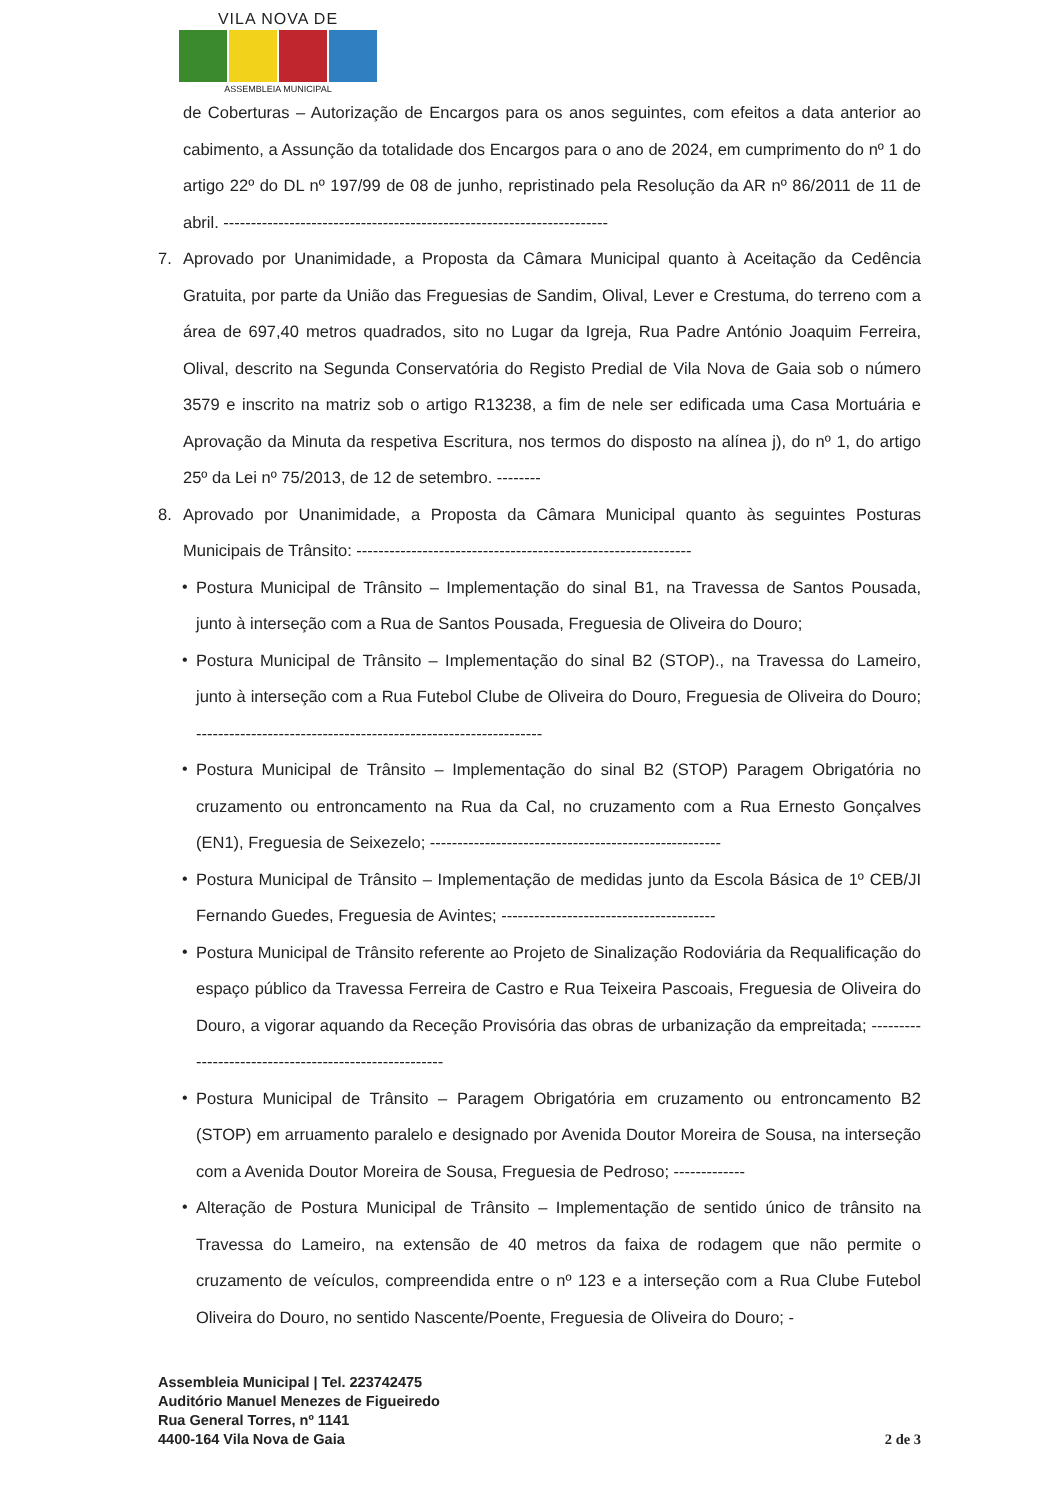VILA NOVA DE
ASSEMBLEIA MUNICIPAL
de Coberturas – Autorização de Encargos para os anos seguintes, com efeitos a data anterior ao cabimento, a Assunção da totalidade dos Encargos para o ano de 2024, em cumprimento do nº 1 do artigo 22º do DL nº 197/99 de 08 de junho, repristinado pela Resolução da AR nº 86/2011 de 11 de abril. ----------------------------------------------------------------------
7. Aprovado por Unanimidade, a Proposta da Câmara Municipal quanto à Aceitação da Cedência Gratuita, por parte da União das Freguesias de Sandim, Olival, Lever e Crestuma, do terreno com a área de 697,40 metros quadrados, sito no Lugar da Igreja, Rua Padre António Joaquim Ferreira, Olival, descrito na Segunda Conservatória do Registo Predial de Vila Nova de Gaia sob o número 3579 e inscrito na matriz sob o artigo R13238, a fim de nele ser edificada uma Casa Mortuária e Aprovação da Minuta da respetiva Escritura, nos termos do disposto na alínea j), do nº 1, do artigo 25º da Lei nº 75/2013, de 12 de setembro. --------
8. Aprovado por Unanimidade, a Proposta da Câmara Municipal quanto às seguintes Posturas Municipais de Trânsito: -------------------------------------------------------------
• Postura Municipal de Trânsito – Implementação do sinal B1, na Travessa de Santos Pousada, junto à interseção com a Rua de Santos Pousada, Freguesia de Oliveira do Douro;
• Postura Municipal de Trânsito – Implementação do sinal B2 (STOP)., na Travessa do Lameiro, junto à interseção com a Rua Futebol Clube de Oliveira do Douro, Freguesia de Oliveira do Douro; ---------------------------------------------------------------
• Postura Municipal de Trânsito – Implementação do sinal B2 (STOP) Paragem Obrigatória no cruzamento ou entroncamento na Rua da Cal, no cruzamento com a Rua Ernesto Gonçalves (EN1), Freguesia de Seixezelo; -----------------------------------------------------
• Postura Municipal de Trânsito – Implementação de medidas junto da Escola Básica de 1º CEB/JI Fernando Guedes, Freguesia de Avintes; ---------------------------------------
• Postura Municipal de Trânsito referente ao Projeto de Sinalização Rodoviária da Requalificação do espaço público da Travessa Ferreira de Castro e Rua Teixeira Pascoais, Freguesia de Oliveira do Douro, a vigorar aquando da Receção Provisória das obras de urbanização da empreitada; ------------------------------------------------------
• Postura Municipal de Trânsito – Paragem Obrigatória em cruzamento ou entroncamento B2 (STOP) em arruamento paralelo e designado por Avenida Doutor Moreira de Sousa, na interseção com a Avenida Doutor Moreira de Sousa, Freguesia de Pedroso; -------------
• Alteração de Postura Municipal de Trânsito – Implementação de sentido único de trânsito na Travessa do Lameiro, na extensão de 40 metros da faixa de rodagem que não permite o cruzamento de veículos, compreendida entre o nº 123 e a interseção com a Rua Clube Futebol Oliveira do Douro, no sentido Nascente/Poente, Freguesia de Oliveira do Douro; -
Assembleia Municipal | Tel. 223742475
Auditório Manuel Menezes de Figueiredo
Rua General Torres, nº 1141
4400-164 Vila Nova de Gaia
2 de 3